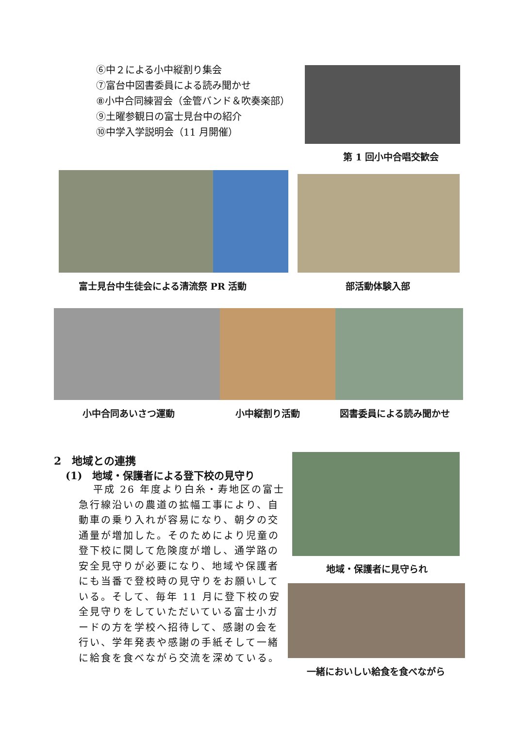⑥中２による小中縦割り集会
⑦富台中図書委員による読み聞かせ
⑧小中合同練習会（金管バンド＆吹奏楽部）
⑨土曜参観日の富士見台中の紹介
⑩中学入学説明会（11 月開催）
第 1 回小中合唱交歓会
富士見台中生徒会による清流祭 PR 活動 部活動体験入部
小中合同あいさつ運動 小中縦割り活動 図書委員による読み聞かせ
2　地域との連携
(1)　地域・保護者による登下校の見守り
平成 26 年度より白糸・寿地区の富士急行線沿いの農道の拡幅工事により、自動車の乗り入れが容易になり、朝夕の交通量が増加した。そのためにより児童の登下校に関して危険度が増し、通学路の安全見守りが必要になり、地域や保護者にも当番で登校時の見守りをお願いしている。そして、毎年 11 月に登下校の安全見守りをしていただいている富士小ガードの方を学校へ招待して、感謝の会を行い、学年発表や感謝の手紙そして一緒に給食を食べながら交流を深めている。
地域・保護者に見守られ
一緒においしい給食を食べながら